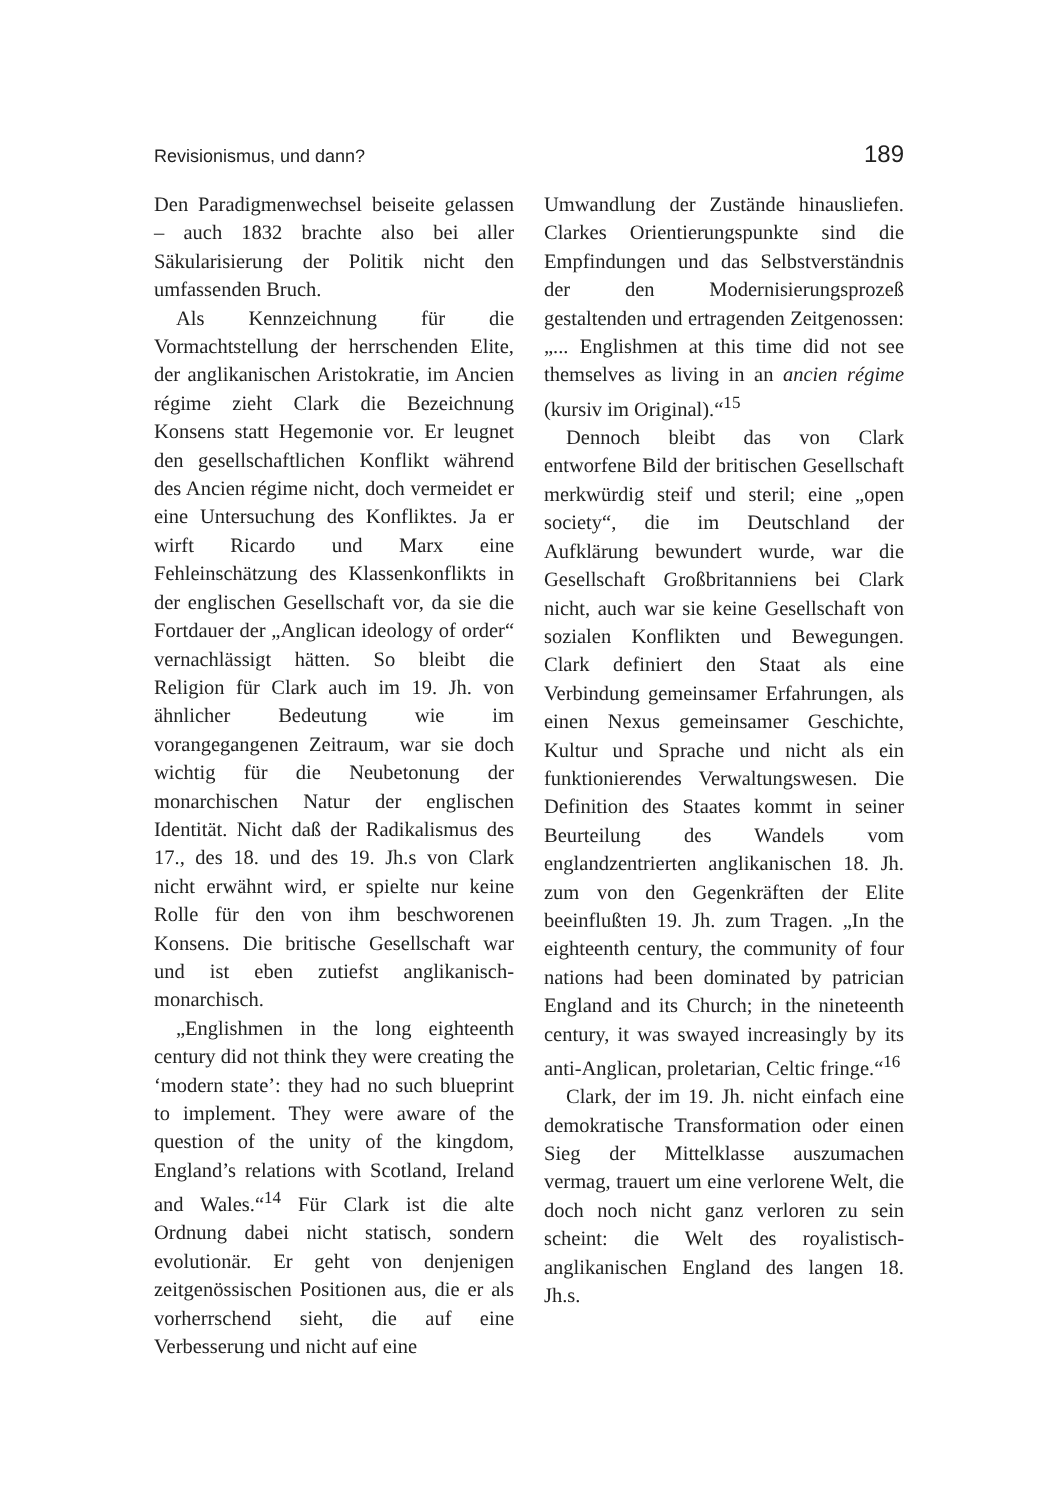Revisionismus, und dann? 189
Den Paradigmenwechsel beiseite gelassen – auch 1832 brachte also bei aller Säkularisierung der Politik nicht den umfassenden Bruch.
Als Kennzeichnung für die Vormachtstellung der herrschenden Elite, der anglikanischen Aristokratie, im Ancien régime zieht Clark die Bezeichnung Konsens statt Hegemonie vor. Er leugnet den gesellschaftlichen Konflikt während des Ancien régime nicht, doch vermeidet er eine Untersuchung des Konfliktes. Ja er wirft Ricardo und Marx eine Fehleinschätzung des Klassenkonflikts in der englischen Gesellschaft vor, da sie die Fortdauer der „Anglican ideology of order“ vernachlässigt hätten. So bleibt die Religion für Clark auch im 19. Jh. von ähnlicher Bedeutung wie im vorangegangenen Zeitraum, war sie doch wichtig für die Neubetonung der monarchischen Natur der englischen Identität. Nicht daß der Radikalismus des 17., des 18. und des 19. Jh.s von Clark nicht erwähnt wird, er spielte nur keine Rolle für den von ihm beschworenen Konsens. Die britische Gesellschaft war und ist eben zutiefst anglikanisch-monarchisch.
„Englishmen in the long eighteenth century did not think they were creating the ‘modern state’: they had no such blueprint to implement. They were aware of the question of the unity of the kingdom, England’s relations with Scotland, Ireland and Wales.“<sup>14</sup> Für Clark ist die alte Ordnung dabei nicht statisch, sondern evolutionär. Er geht von denjenigen zeitgenössischen Positionen aus, die er als vorherrschend sieht, die auf eine Verbesserung und nicht auf eine
Umwandlung der Zustände hinausliefen. Clarkes Orientierungspunkte sind die Empfindungen und das Selbstverständnis der den Modernisierungsprozeß gestaltenden und ertragenden Zeitgenossen: „... Englishmen at this time did not see themselves as living in an ancien régime (kursiv im Original).“<sup>15</sup>
Dennoch bleibt das von Clark entworfene Bild der britischen Gesellschaft merkwürdig steif und steril; eine „open society“, die im Deutschland der Aufklärung bewundert wurde, war die Gesellschaft Großbritanniens bei Clark nicht, auch war sie keine Gesellschaft von sozialen Konflikten und Bewegungen. Clark definiert den Staat als eine Verbindung gemeinsamer Erfahrungen, als einen Nexus gemeinsamer Geschichte, Kultur und Sprache und nicht als ein funktionierendes Verwaltungswesen. Die Definition des Staates kommt in seiner Beurteilung des Wandels vom englandzentrierten anglikanischen 18. Jh. zum von den Gegenkräften der Elite beeinflußten 19. Jh. zum Tragen. „In the eighteenth century, the community of four nations had been dominated by patrician England and its Church; in the nineteenth century, it was swayed increasingly by its anti-Anglican, proletarian, Celtic fringe.“<sup>16</sup>
Clark, der im 19. Jh. nicht einfach eine demokratische Transformation oder einen Sieg der Mittelklasse auszumachen vermag, trauert um eine verlorene Welt, die doch noch nicht ganz verloren zu sein scheint: die Welt des royalistisch-anglikanischen England des langen 18. Jh.s.